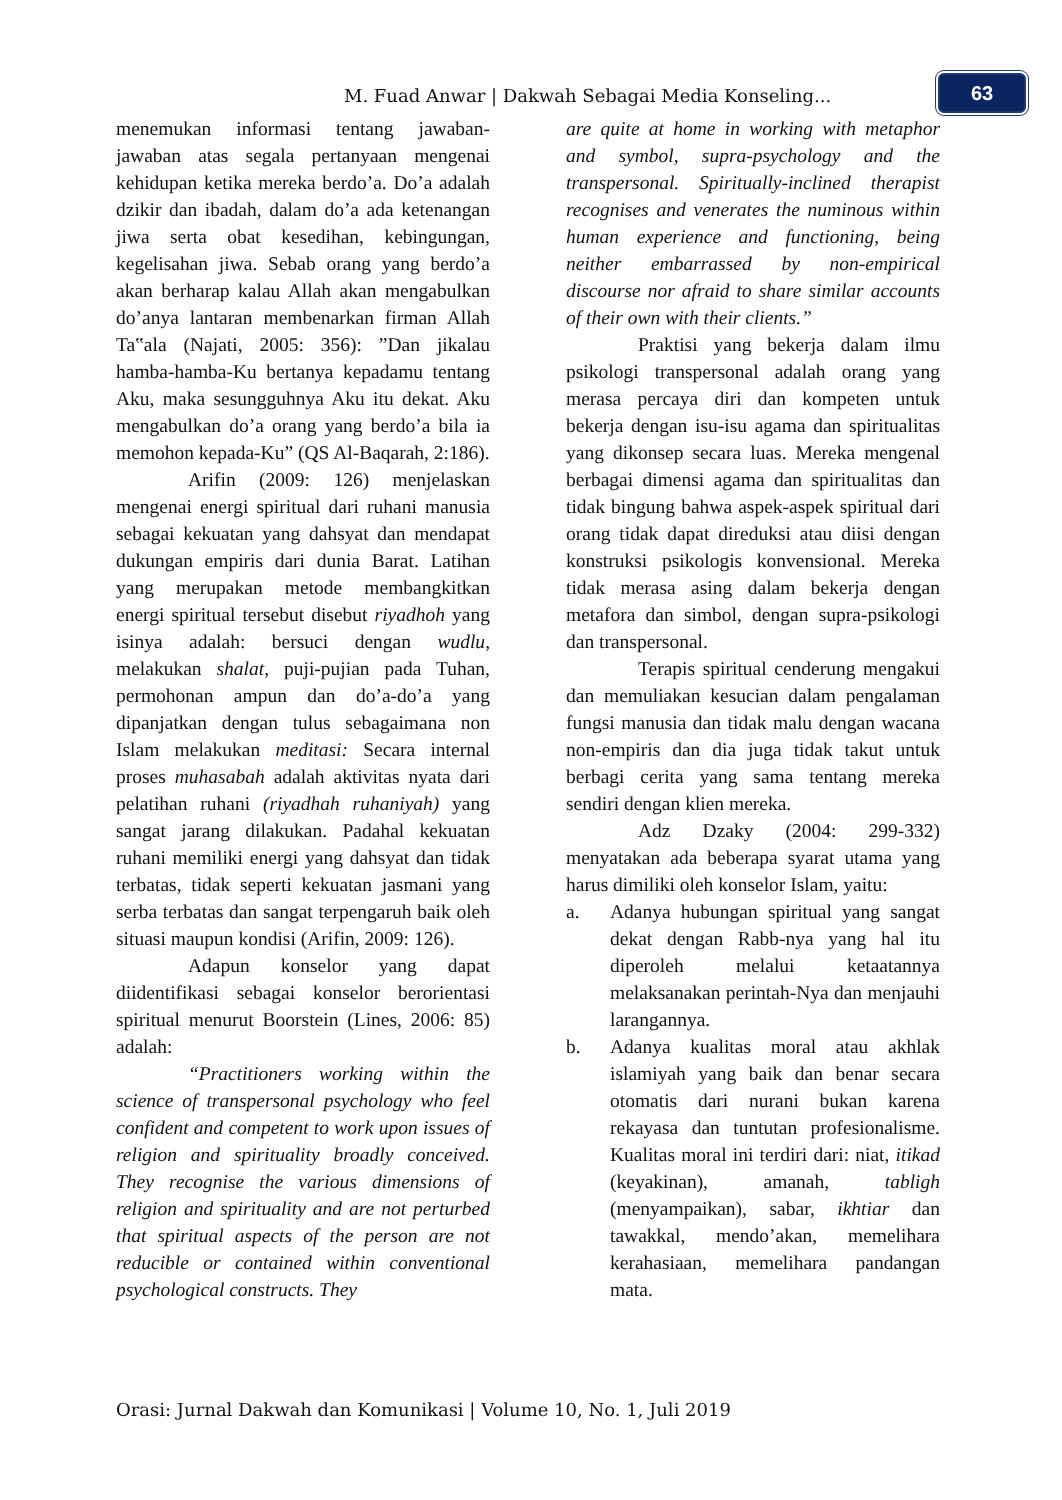M. Fuad Anwar | Dakwah Sebagai Media Konseling...
63
menemukan informasi tentang jawaban-jawaban atas segala pertanyaan mengenai kehidupan ketika mereka berdo’a. Do’a adalah dzikir dan ibadah, dalam do’a ada ketenangan jiwa serta obat kesedihan, kebingungan, kegelisahan jiwa. Sebab orang yang berdo’a akan berharap kalau Allah akan mengabulkan do’anya lantaran membenarkan firman Allah Ta‟ala (Najati, 2005: 356): ”Dan jikalau hamba-hamba-Ku bertanya kepadamu tentang Aku, maka sesungguhnya Aku itu dekat. Aku mengabulkan do’a orang yang berdo’a bila ia memohon kepada-Ku” (QS Al-Baqarah, 2:186).
Arifin (2009: 126) menjelaskan mengenai energi spiritual dari ruhani manusia sebagai kekuatan yang dahsyat dan mendapat dukungan empiris dari dunia Barat. Latihan yang merupakan metode membangkitkan energi spiritual tersebut disebut riyadhoh yang isinya adalah: bersuci dengan wudlu, melakukan shalat, puji-pujian pada Tuhan, permohonan ampun dan do’a-do’a yang dipanjatkan dengan tulus sebagaimana non Islam melakukan meditasi: Secara internal proses muhasabah adalah aktivitas nyata dari pelatihan ruhani (riyadhah ruhaniyah) yang sangat jarang dilakukan. Padahal kekuatan ruhani memiliki energi yang dahsyat dan tidak terbatas, tidak seperti kekuatan jasmani yang serba terbatas dan sangat terpengaruh baik oleh situasi maupun kondisi (Arifin, 2009: 126).
Adapun konselor yang dapat diidentifikasi sebagai konselor berorientasi spiritual menurut Boorstein (Lines, 2006: 85) adalah:
“Practitioners working within the science of transpersonal psychology who feel confident and competent to work upon issues of religion and spirituality broadly conceived. They recognise the various dimensions of religion and spirituality and are not perturbed that spiritual aspects of the person are not reducible or contained within conventional psychological constructs. They
are quite at home in working with metaphor and symbol, supra-psychology and the transpersonal. Spiritually-inclined therapist recognises and venerates the numinous within human experience and functioning, being neither embarrassed by non-empirical discourse nor afraid to share similar accounts of their own with their clients.”
Praktisi yang bekerja dalam ilmu psikologi transpersonal adalah orang yang merasa percaya diri dan kompeten untuk bekerja dengan isu-isu agama dan spiritualitas yang dikonsep secara luas. Mereka mengenal berbagai dimensi agama dan spiritualitas dan tidak bingung bahwa aspek-aspek spiritual dari orang tidak dapat direduksi atau diisi dengan konstruksi psikologis konvensional. Mereka tidak merasa asing dalam bekerja dengan metafora dan simbol, dengan supra-psikologi dan transpersonal.
Terapis spiritual cenderung mengakui dan memuliakan kesucian dalam pengalaman fungsi manusia dan tidak malu dengan wacana non-empiris dan dia juga tidak takut untuk berbagi cerita yang sama tentang mereka sendiri dengan klien mereka.
Adz Dzaky (2004: 299-332) menyatakan ada beberapa syarat utama yang harus dimiliki oleh konselor Islam, yaitu:
a. Adanya hubungan spiritual yang sangat dekat dengan Rabb-nya yang hal itu diperoleh melalui ketaatannya melaksanakan perintah-Nya dan menjauhi larangannya.
b. Adanya kualitas moral atau akhlak islamiyah yang baik dan benar secara otomatis dari nurani bukan karena rekayasa dan tuntutan profesionalisme. Kualitas moral ini terdiri dari: niat, itikad (keyakinan), amanah, tabligh (menyampaikan), sabar, ikhtiar dan tawakkal, mendo’akan, memelihara kerahasiaan, memelihara pandangan mata.
Orasi: Jurnal Dakwah dan Komunikasi | Volume 10, No. 1, Juli 2019